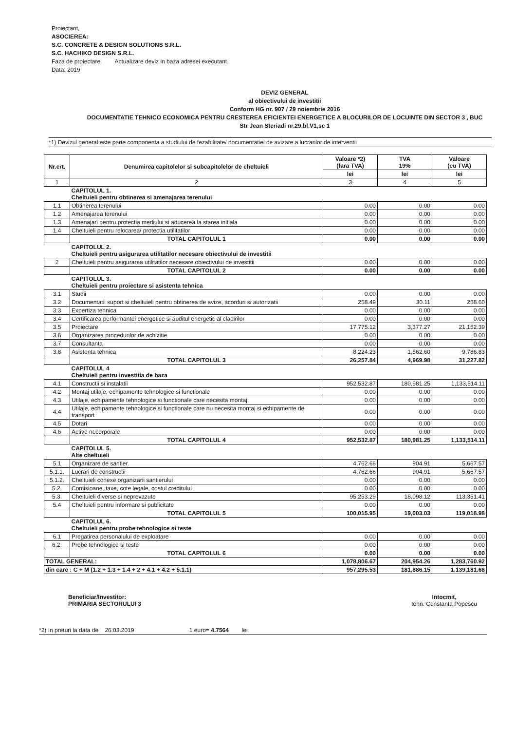Proiectant,
ASOCIEREA:
S.C. CONCRETE & DESIGN SOLUTIONS S.R.L.
S.C. HACHIKO DESIGN S.R.L.
Faza de proiectare: Actualizare deviz in baza adresei executant.
Data: 2019
DEVIZ GENERAL
al obiectivului de investitii
Conform HG nr. 907 / 29 noiembrie 2016
DOCUMENTATIE TEHNICO ECONOMICA PENTRU CRESTEREA EFICIENTEI ENERGETICE A BLOCURILOR DE LOCUINTE DIN SECTOR 3 , BUC
Str Jean Steriadi nr.29,bl.V1,sc 1
*1) Devizul general este parte componenta a studiului de fezabilitate/ documentatiei de avizare a lucrarilor de interventii
| Nr.crt. | Denumirea capitolelor si subcapitolelor de cheltuieli | Valoare *2) (fara TVA) | TVA 19% | Valoare (cu TVA) |
| --- | --- | --- | --- | --- |
| | | lei | lei | lei |
| 1 | 2 | 3 | 4 | 5 |
| | CAPITOLUL 1. Cheltuieli pentru obtinerea si amenajarea terenului | | | |
| 1.1 | Obtinerea terenului | 0.00 | 0.00 | 0.00 |
| 1.2 | Amenajarea terenului | 0.00 | 0.00 | 0.00 |
| 1.3 | Amenajari pentru protectia mediului si aducerea la starea initiala | 0.00 | 0.00 | 0.00 |
| 1.4 | Cheltuieli pentru relocarea/ protectia utilitatilor | 0.00 | 0.00 | 0.00 |
| | TOTAL CAPITOLUL 1 | 0.00 | 0.00 | 0.00 |
| | CAPITOLUL 2. Cheltuieli pentru asigurarea utilitatilor necesare obiectivului de investitii | | | |
| 2 | Cheltuieli pentru asigurarea utilitatilor necesare obiectivului de investitii | 0.00 | 0.00 | 0.00 |
| | TOTAL CAPITOLUL 2 | 0.00 | 0.00 | 0.00 |
| | CAPITOLUL 3. Cheltuieli pentru proiectare si asistenta tehnica | | | |
| 3.1 | Studii | 0.00 | 0.00 | 0.00 |
| 3.2 | Documentatii suport si cheltuieli pentru obtinerea de avize, acorduri si autorizatii | 258.49 | 30.11 | 288.60 |
| 3.3 | Expertiza tehnica | 0.00 | 0.00 | 0.00 |
| 3.4 | Certificarea performantei energetice si auditul energetic al cladirilor | 0.00 | 0.00 | 0.00 |
| 3.5 | Proiectare | 17,775.12 | 3,377.27 | 21,152.39 |
| 3.6 | Organizarea procedurilor de achizitie | 0.00 | 0.00 | 0.00 |
| 3.7 | Consultanta | 0.00 | 0.00 | 0.00 |
| 3.8 | Asistenta tehnica | 8,224.23 | 1,562.60 | 9,786.83 |
| | TOTAL CAPITOLUL 3 | 26,257.84 | 4,969.98 | 31,227.82 |
| | CAPITOLUL 4 Cheltuieli pentru investitia de baza | | | |
| 4.1 | Constructii si instalatii | 952,532.87 | 180,981.25 | 1,133,514.11 |
| 4.2 | Montaj utilaje, echipamente tehnologice si functionale | 0.00 | 0.00 | 0.00 |
| 4.3 | Utilaje, echipamente tehnologice si functionale care necesita montaj | 0.00 | 0.00 | 0.00 |
| 4.4 | Utilaje, echipamente tehnologice si functionale care nu necesita montaj si echipamente de transport | 0.00 | 0.00 | 0.00 |
| 4.5 | Dotari | 0.00 | 0.00 | 0.00 |
| 4.6 | Active necorporale | 0.00 | 0.00 | 0.00 |
| | TOTAL CAPITOLUL 4 | 952,532.87 | 180,981.25 | 1,133,514.11 |
| | CAPITOLUL 5. Alte cheltuieli | | | |
| 5.1 | Organizare de santier. | 4,762.66 | 904.91 | 5,667.57 |
| 5.1.1. | Lucrari de constructii | 4,762.66 | 904.91 | 5,667.57 |
| 5.1.2. | Cheltuieli conexe organizarii santierului | 0.00 | 0.00 | 0.00 |
| 5.2. | Comisioane, taxe, cote legale, costul creditului | 0.00 | 0.00 | 0.00 |
| 5.3. | Cheltuieli diverse si neprevazute | 95,253.29 | 18,098.12 | 113,351.41 |
| 5.4 | Cheltuieli pentru informare si publicitate | 0.00 | 0.00 | 0.00 |
| | TOTAL CAPITOLUL 5 | 100,015.95 | 19,003.03 | 119,018.98 |
| | CAPITOLUL 6. Cheltuieli pentru probe tehnologice si teste | | | |
| 6.1 | Pregatirea personalului de exploatare | 0.00 | 0.00 | 0.00 |
| 6.2. | Probe tehnologice si teste | 0.00 | 0.00 | 0.00 |
| | TOTAL CAPITOLUL 6 | 0.00 | 0.00 | 0.00 |
| TOTAL GENERAL: | | 1,078,806.67 | 204,954.26 | 1,283,760.92 |
| din care : C + M (1.2 + 1.3 + 1.4 + 2 + 4.1 + 4.2 + 5.1.1) | | 957,295.53 | 181,886.15 | 1,139,181.68 |
Beneficiar/Investitor:
PRIMARIA SECTORULUI 3
Intocmit,
tehn. Constanta Popescu
*2) In preturi la data de 26.03.2019 1 euro= 4.7564 lei